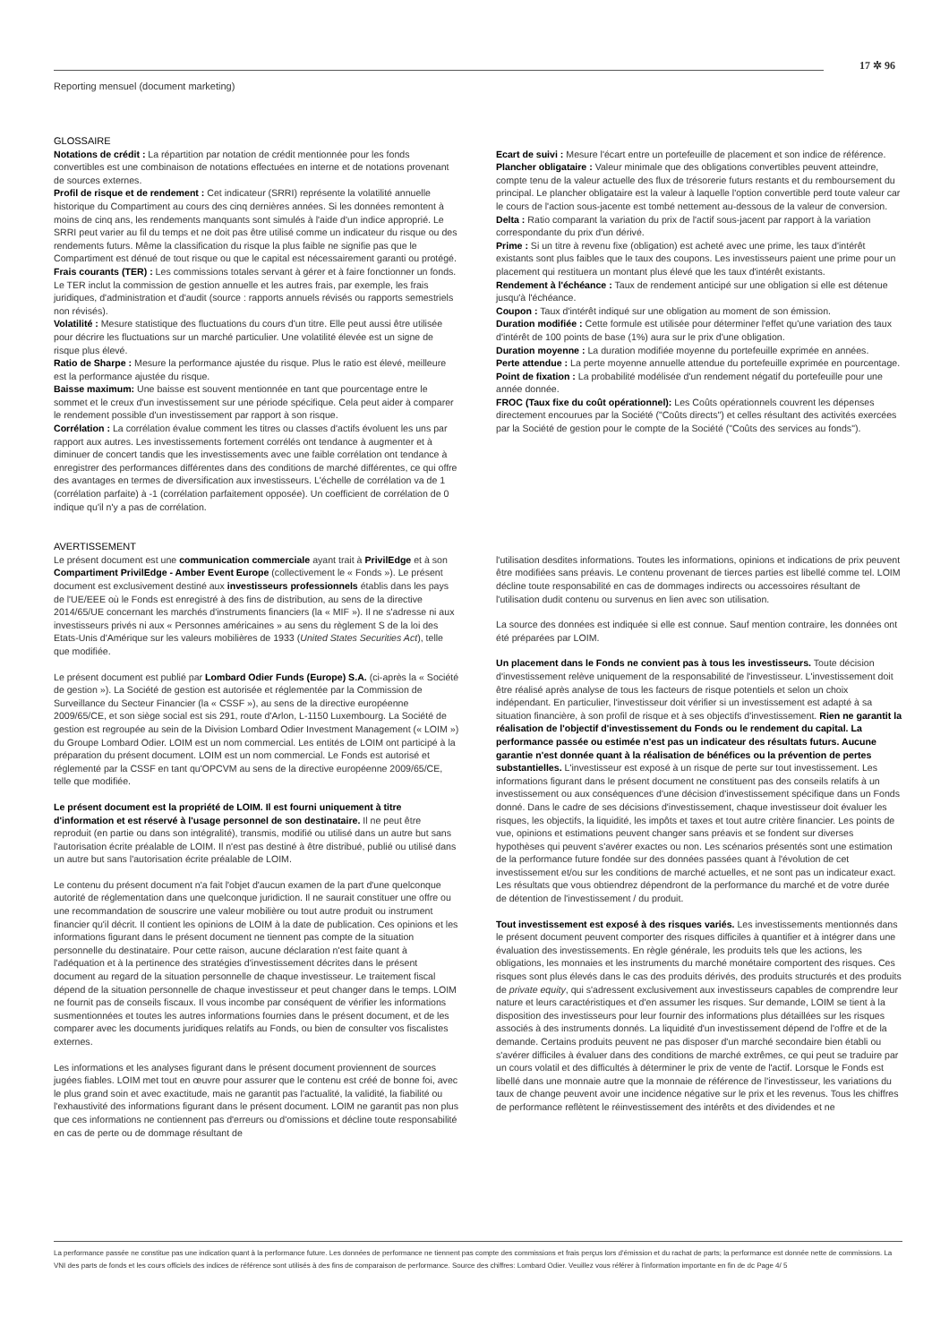17 ✲ 96
Reporting mensuel (document marketing)
GLOSSAIRE
Notations de crédit : La répartition par notation de crédit mentionnée pour les fonds convertibles est une combinaison de notations effectuées en interne et de notations provenant de sources externes.
Profil de risque et de rendement : Cet indicateur (SRRI) représente la volatilité annuelle historique du Compartiment au cours des cinq dernières années. Si les données remontent à moins de cinq ans, les rendements manquants sont simulés à l'aide d'un indice approprié. Le SRRI peut varier au fil du temps et ne doit pas être utilisé comme un indicateur du risque ou des rendements futurs. Même la classification du risque la plus faible ne signifie pas que le Compartiment est dénué de tout risque ou que le capital est nécessairement garanti ou protégé.
Frais courants (TER) : Les commissions totales servant à gérer et à faire fonctionner un fonds. Le TER inclut la commission de gestion annuelle et les autres frais, par exemple, les frais juridiques, d'administration et d'audit (source : rapports annuels révisés ou rapports semestriels non révisés).
Volatilité : Mesure statistique des fluctuations du cours d'un titre. Elle peut aussi être utilisée pour décrire les fluctuations sur un marché particulier. Une volatilité élevée est un signe de risque plus élevé.
Ratio de Sharpe : Mesure la performance ajustée du risque. Plus le ratio est élevé, meilleure est la performance ajustée du risque.
Baisse maximum: Une baisse est souvent mentionnée en tant que pourcentage entre le sommet et le creux d'un investissement sur une période spécifique. Cela peut aider à comparer le rendement possible d'un investissement par rapport à son risque.
Corrélation : La corrélation évalue comment les titres ou classes d'actifs évoluent les uns par rapport aux autres. Les investissements fortement corrélés ont tendance à augmenter et à diminuer de concert tandis que les investissements avec une faible corrélation ont tendance à enregistrer des performances différentes dans des conditions de marché différentes, ce qui offre des avantages en termes de diversification aux investisseurs. L'échelle de corrélation va de 1 (corrélation parfaite) à -1 (corrélation parfaitement opposée). Un coefficient de corrélation de 0 indique qu'il n'y a pas de corrélation.
Ecart de suivi : Mesure l'écart entre un portefeuille de placement et son indice de référence.
Plancher obligataire : Valeur minimale que des obligations convertibles peuvent atteindre, compte tenu de la valeur actuelle des flux de trésorerie futurs restants et du remboursement du principal. Le plancher obligataire est la valeur à laquelle l'option convertible perd toute valeur car le cours de l'action sous-jacente est tombé nettement au-dessous de la valeur de conversion.
Delta : Ratio comparant la variation du prix de l'actif sous-jacent par rapport à la variation correspondante du prix d'un dérivé.
Prime : Si un titre à revenu fixe (obligation) est acheté avec une prime, les taux d'intérêt existants sont plus faibles que le taux des coupons. Les investisseurs paient une prime pour un placement qui restituera un montant plus élevé que les taux d'intérêt existants.
Rendement à l'échéance : Taux de rendement anticipé sur une obligation si elle est détenue jusqu'à l'échéance.
Coupon : Taux d'intérêt indiqué sur une obligation au moment de son émission.
Duration modifiée : Cette formule est utilisée pour déterminer l'effet qu'une variation des taux d'intérêt de 100 points de base (1%) aura sur le prix d'une obligation.
Duration moyenne : La duration modifiée moyenne du portefeuille exprimée en années.
Perte attendue : La perte moyenne annuelle attendue du portefeuille exprimée en pourcentage.
Point de fixation : La probabilité modélisée d'un rendement négatif du portefeuille pour une année donnée.
FROC (Taux fixe du coût opérationnel): Les Coûts opérationnels couvrent les dépenses directement encourues par la Société ("Coûts directs") et celles résultant des activités exercées par la Société de gestion pour le compte de la Société ("Coûts des services au fonds").
AVERTISSEMENT
Le présent document est une communication commerciale ayant trait à PrivilEdge et à son Compartiment PrivilEdge - Amber Event Europe (collectivement le « Fonds »). Le présent document est exclusivement destiné aux investisseurs professionnels établis dans les pays de l'UE/EEE où le Fonds est enregistré à des fins de distribution, au sens de la directive 2014/65/UE concernant les marchés d'instruments financiers (la « MIF »). Il ne s'adresse ni aux investisseurs privés ni aux « Personnes américaines » au sens du règlement S de la loi des Etats-Unis d'Amérique sur les valeurs mobilières de 1933 (United States Securities Act), telle que modifiée.
Le présent document est publié par Lombard Odier Funds (Europe) S.A. (ci-après la « Société de gestion »). La Société de gestion est autorisée et réglementée par la Commission de Surveillance du Secteur Financier (la « CSSF »), au sens de la directive européenne 2009/65/CE, et son siège social est sis 291, route d'Arlon, L-1150 Luxembourg. La Société de gestion est regroupée au sein de la Division Lombard Odier Investment Management (« LOIM ») du Groupe Lombard Odier. LOIM est un nom commercial. Les entités de LOIM ont participé à la préparation du présent document. LOIM est un nom commercial. Le Fonds est autorisé et réglementé par la CSSF en tant qu'OPCVM au sens de la directive européenne 2009/65/CE, telle que modifiée.
Le présent document est la propriété de LOIM. Il est fourni uniquement à titre d'information et est réservé à l'usage personnel de son destinataire. Il ne peut être reproduit (en partie ou dans son intégralité), transmis, modifié ou utilisé dans un autre but sans l'autorisation écrite préalable de LOIM. Il n'est pas destiné à être distribué, publié ou utilisé dans un autre but sans l'autorisation écrite préalable de LOIM.
Le contenu du présent document n'a fait l'objet d'aucun examen de la part d'une quelconque autorité de réglementation dans une quelconque juridiction. Il ne saurait constituer une offre ou une recommandation de souscrire une valeur mobilière ou tout autre produit ou instrument financier qu'il décrit. Il contient les opinions de LOIM à la date de publication. Ces opinions et les informations figurant dans le présent document ne tiennent pas compte de la situation personnelle du destinataire. Pour cette raison, aucune déclaration n'est faite quant à l'adéquation et à la pertinence des stratégies d'investissement décrites dans le présent document au regard de la situation personnelle de chaque investisseur. Le traitement fiscal dépend de la situation personnelle de chaque investisseur et peut changer dans le temps. LOIM ne fournit pas de conseils fiscaux. Il vous incombe par conséquent de vérifier les informations susmentionnées et toutes les autres informations fournies dans le présent document, et de les comparer avec les documents juridiques relatifs au Fonds, ou bien de consulter vos fiscalistes externes.
Les informations et les analyses figurant dans le présent document proviennent de sources jugées fiables. LOIM met tout en œuvre pour assurer que le contenu est créé de bonne foi, avec le plus grand soin et avec exactitude, mais ne garantit pas l'actualité, la validité, la fiabilité ou l'exhaustivité des informations figurant dans le présent document. LOIM ne garantit pas non plus que ces informations ne contiennent pas d'erreurs ou d'omissions et décline toute responsabilité en cas de perte ou de dommage résultant de
l'utilisation desdites informations. Toutes les informations, opinions et indications de prix peuvent être modifiées sans préavis. Le contenu provenant de tierces parties est libellé comme tel. LOIM décline toute responsabilité en cas de dommages indirects ou accessoires résultant de l'utilisation dudit contenu ou survenus en lien avec son utilisation.
La source des données est indiquée si elle est connue. Sauf mention contraire, les données ont été préparées par LOIM.
Un placement dans le Fonds ne convient pas à tous les investisseurs. Toute décision d'investissement relève uniquement de la responsabilité de l'investisseur. L'investissement doit être réalisé après analyse de tous les facteurs de risque potentiels et selon un choix indépendant. En particulier, l'investisseur doit vérifier si un investissement est adapté à sa situation financière, à son profil de risque et à ses objectifs d'investissement. Rien ne garantit la réalisation de l'objectif d'investissement du Fonds ou le rendement du capital. La performance passée ou estimée n'est pas un indicateur des résultats futurs. Aucune garantie n'est donnée quant à la réalisation de bénéfices ou la prévention de pertes substantielles. L'investisseur est exposé à un risque de perte sur tout investissement. Les informations figurant dans le présent document ne constituent pas des conseils relatifs à un investissement ou aux conséquences d'une décision d'investissement spécifique dans un Fonds donné. Dans le cadre de ses décisions d'investissement, chaque investisseur doit évaluer les risques, les objectifs, la liquidité, les impôts et taxes et tout autre critère financier. Les points de vue, opinions et estimations peuvent changer sans préavis et se fondent sur diverses hypothèses qui peuvent s'avérer exactes ou non. Les scénarios présentés sont une estimation de la performance future fondée sur des données passées quant à l'évolution de cet investissement et/ou sur les conditions de marché actuelles, et ne sont pas un indicateur exact. Les résultats que vous obtiendrez dépendront de la performance du marché et de votre durée de détention de l'investissement / du produit.
Tout investissement est exposé à des risques variés. Les investissements mentionnés dans le présent document peuvent comporter des risques difficiles à quantifier et à intégrer dans une évaluation des investissements. En règle générale, les produits tels que les actions, les obligations, les monnaies et les instruments du marché monétaire comportent des risques. Ces risques sont plus élevés dans le cas des produits dérivés, des produits structurés et des produits de private equity, qui s'adressent exclusivement aux investisseurs capables de comprendre leur nature et leurs caractéristiques et d'en assumer les risques. Sur demande, LOIM se tient à la disposition des investisseurs pour leur fournir des informations plus détaillées sur les risques associés à des instruments donnés. La liquidité d'un investissement dépend de l'offre et de la demande. Certains produits peuvent ne pas disposer d'un marché secondaire bien établi ou s'avérer difficiles à évaluer dans des conditions de marché extrêmes, ce qui peut se traduire par un cours volatil et des difficultés à déterminer le prix de vente de l'actif. Lorsque le Fonds est libellé dans une monnaie autre que la monnaie de référence de l'investisseur, les variations du taux de change peuvent avoir une incidence négative sur le prix et les revenus. Tous les chiffres de performance reflètent le réinvestissement des intérêts et des dividendes et ne
La performance passée ne constitue pas une indication quant à la performance future. Les données de performance ne tiennent pas compte des commissions et frais perçus lors d'émission et du rachat de parts; la performance est donnée nette de commissions. La VNI des parts de fonds et les cours officiels des indices de référence sont utilisés à des fins de comparaison de performance. Source des chiffres: Lombard Odier. Veuillez vous référer à l'information importante en fin de dc Page 4/ 5